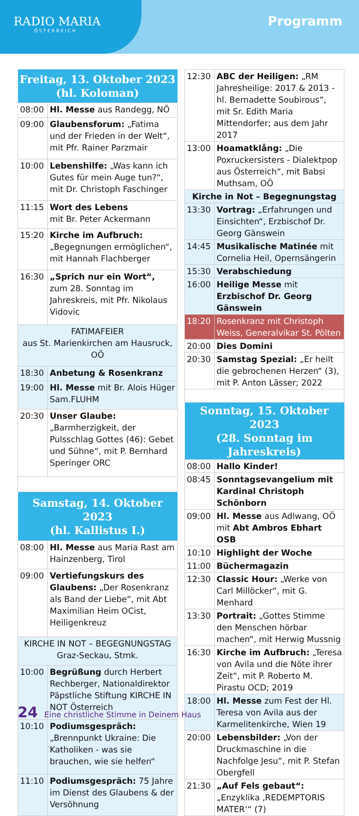RADIO MARIA
ÖSTERREICH
Programm
| Freitag, 13. Oktober 2023 (hl. Koloman) | |
| --- | --- |
| 08:00 | Hl. Messe aus Randegg, NÖ |
| 09:00 | Glaubensforum: „Fatima und der Frieden in der Welt“, mit Pfr. Rainer Parzmair |
| 10:00 | Lebenshilfe: „Was kann ich Gutes für mein Auge tun?“, mit Dr. Christoph Faschinger |
| 11:15 | Wort des Lebens mit Br. Peter Ackermann |
| 15:20 | Kirche im Aufbruch: „Begegnungen ermöglichen“, mit Hannah Flachberger |
| 16:30 | „Sprich nur ein Wort“, zum 28. Sonntag im Jahreskreis, mit Pfr. Nikolaus Vidovic |
| FATIMAFEIER aus St. Marienkirchen am Hausruck, OÖ | |
| 18:30 | Anbetung & Rosenkranz |
| 19:00 | Hl. Messe mit Br. Alois Hüger Sam.FLUHM |
| 20:30 | Unser Glaube: „Barmherzigkeit, der Pulsschlag Gottes (46): Gebet und Sühne“, mit P. Bernhard Speringer ORC |
| Samstag, 14. Oktober 2023 (hl. Kallistus I.) | |
| 08:00 | Hl. Messe aus Maria Rast am Hainzenberg, Tirol |
| 09:00 | Vertiefungskurs des Glaubens: „Der Rosenkranz als Band der Liebe“, mit Abt Maximilian Heim OCist, Heiligenkreuz |
| KIRCHE IN NOT – BEGEGNUNGSTAG Graz-Seckau, Stmk. | |
| 10:00 | Begrüßung durch Herbert Rechberger, Nationaldirektor Päpstliche Stiftung KIRCHE IN NOT Österreich |
| 10:10 | Podiumsgespräch: „Brennpunkt Ukraine: Die Katholiken - was sie brauchen, wie sie helfen“ |
| 11:10 | Podiumsgespräch: 75 Jahre im Dienst des Glaubens & der Versöhnung |
| 12:30 | ABC der Heiligen: „RM Jahresheilige: 2017 & 2013 - hl. Bernadette Soubirous“, mit Sr. Edith Maria Mittendorfer; aus dem Jahr 2017 |
| 13:00 | Hoamatklång: „Die Poxruckersisters - Dialektpop aus Österreich“, mit Babsi Muthsam, OÖ |
| Kirche in Not – Begegnungstag | |
| 13:30 | Vortrag: „Erfahrungen und Einsichten“, Erzbischof Dr. Georg Gänswein |
| 14:45 | Musikalische Matinée mit Cornelia Heil, Opernsängerin |
| 15:30 | Verabschiedung |
| 16:00 | Heilige Messe mit Erzbischof Dr. Georg Gänswein |
| 18:20 | Rosenkranz mit Christoph Weiss, Generalvikar St. Pölten |
| 20:00 | Dies Domini |
| 20:30 | Samstag Spezial: „Er heilt die gebrochenen Herzen“ (3), mit P. Anton Lässer; 2022 |
| Sonntag, 15. Oktober 2023 (28. Sonntag im Jahreskreis) | |
| 08:00 | Hallo Kinder! |
| 08:45 | Sonntagsevangelium mit Kardinal Christoph Schönborn |
| 09:00 | Hl. Messe aus Adlwang, OÖ mit Abt Ambros Ebhart OSB |
| 10:10 | Highlight der Woche |
| 11:00 | Büchermagazin |
| 12:30 | Classic Hour: „Werke von Carl Millöcker“, mit G. Menhard |
| 13:30 | Portrait: „Gottes Stimme den Menschen hörbar machen“, mit Herwig Mussnig |
| 16:30 | Kirche im Aufbruch: „Teresa von Avila und die Nöte ihrer Zeit“, mit P. Roberto M. Pirastu OCD; 2019 |
| 18:00 | Hl. Messe zum Fest der Hl. Teresa von Avila aus der Karmelitenkirche, Wien 19 |
| 20:00 | Lebensbilder: „Von der Druckmaschine in die Nachfolge Jesu“, mit P. Stefan Obergfell |
| 21:30 | „Auf Fels gebaut“: „Enzyklika ‚REDEMPTORIS MATER‘“ (7) |
24 Eine christliche Stimme in Deinem Haus